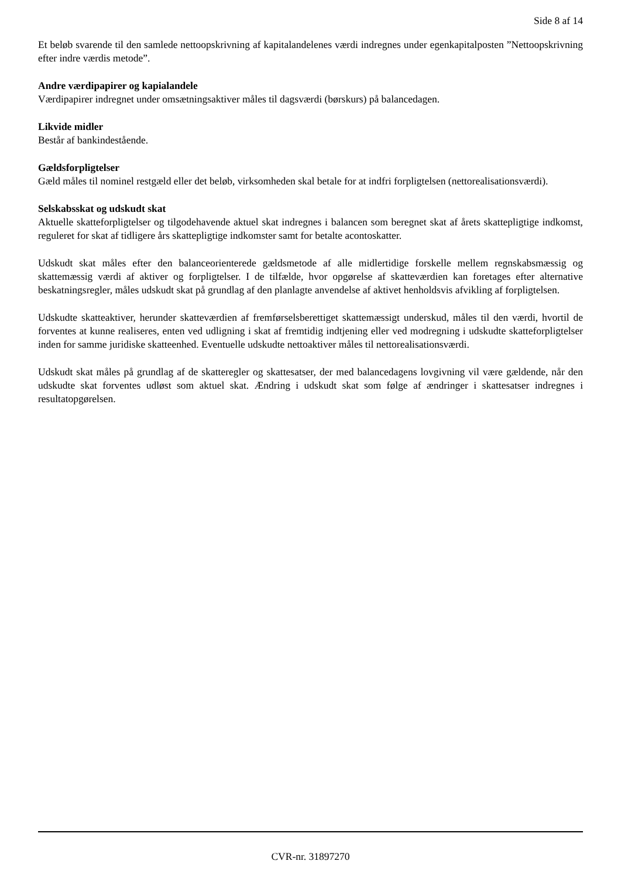Side 8 af 14
Et beløb svarende til den samlede nettoopskrivning af kapitalandelenes værdi indregnes under egenkapitalposten ”Nettoopskrivning efter indre værdis metode”.
Andre værdipapirer og kapialandele
Værdipapirer indregnet under omsætningsaktiver måles til dagsværdi (børskurs) på balancedagen.
Likvide midler
Består af bankindestående.
Gældsforpligtelser
Gæld måles til nominel restgæld eller det beløb, virksomheden skal betale for at indfri forpligtelsen (nettorealisationsværdi).
Selskabsskat og udskudt skat
Aktuelle skatteforpligtelser og tilgodehavende aktuel skat indregnes i balancen som beregnet skat af årets skattepligtige indkomst, reguleret for skat af tidligere års skattepligtige indkomster samt for betalte acontoskatter.
Udskudt skat måles efter den balanceorienterede gældsmetode af alle midlertidige forskelle mellem regnskabsmæssig og skattemæssig værdi af aktiver og forpligtelser. I de tilfælde, hvor opgørelse af skatteværdien kan foretages efter alternative beskatningsregler, måles udskudt skat på grundlag af den planlagte anvendelse af aktivet henholdsvis afvikling af forpligtelsen.
Udskudte skatteaktiver, herunder skatteværdien af fremførselsberettiget skattemæssigt underskud, måles til den værdi, hvortil de forventes at kunne realiseres, enten ved udligning i skat af fremtidig indtjening eller ved modregning i udskudte skatteforpligtelser inden for samme juridiske skatteenhed. Eventuelle udskudte nettoaktiver måles til nettorealisationsværdi.
Udskudt skat måles på grundlag af de skatteregler og skattesatser, der med balancedagens lovgivning vil være gældende, når den udskudte skat forventes udløst som aktuel skat. Ændring i udskudt skat som følge af ændringer i skattesatser indregnes i resultatopgørelsen.
CVR-nr. 31897270